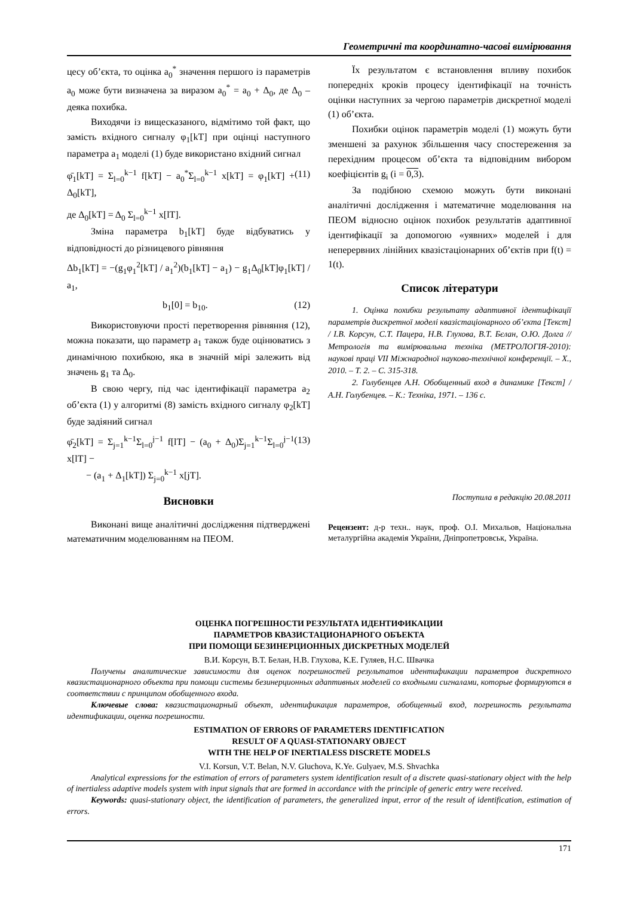Геометричні та координатно-часові вимірювання
цесу об’єкта, то оцінка a<sub>0</sub><sup>*</sup> значення першого із параметрів a<sub>0</sub> може бути визначена за виразом a<sub>0</sub><sup>*</sup> = a<sub>0</sub> + Δ<sub>0</sub>, де Δ<sub>0</sub> – деяка похибка.
Виходячи із вищесказаного, відмітимо той факт, що замість вхідного сигналу φ<sub>1</sub>[kT] при оцінці наступного параметра a<sub>1</sub> моделі (1) буде використано вхідний сигнал
φ̄<sub>1</sub>[kT] = Σ<sub>l=0</sub><sup>k−1</sup> f[kT] − a<sub>0</sub><sup>*</sup>Σ<sub>l=0</sub><sup>k−1</sup> x[kT] = φ<sub>1</sub>[kT] + Δ<sub>0</sub>[kT], (11)
де Δ<sub>0</sub>[kT] = Δ<sub>0</sub> Σ<sub>l=0</sub><sup>k−1</sup> x[lT].
Зміна параметра b<sub>1</sub>[kT] буде відбуватись у відповідності до різницевого рівняння
Δb<sub>1</sub>[kT] = −(g<sub>1</sub>φ<sub>1</sub><sup>2</sup>[kT] / a<sub>1</sub><sup>2</sup>)(b<sub>1</sub>[kT] − a<sub>1</sub>) − g<sub>1</sub>Δ<sub>0</sub>[kT]φ<sub>1</sub>[kT] / a<sub>1</sub>,
b<sub>1</sub>[0] = b<sub>10</sub>. (12)
Використовуючи прості перетворення рівняння (12), можна показати, що параметр a<sub>1</sub> також буде оцінюватись з динамічною похибкою, яка в значній мірі залежить від значень g<sub>1</sub> та Δ<sub>0</sub>.
В свою чергу, під час ідентифікації параметра a<sub>2</sub> об’єкта (1) у алгоритмі (8) замість вхідного сигналу φ<sub>2</sub>[kT] буде задіяний сигнал
φ̄<sub>2</sub>[kT] = Σ<sub>j=1</sub><sup>k−1</sup>Σ<sub>l=0</sub><sup>j−1</sup> f[lT] − (a<sub>0</sub> + Δ<sub>0</sub>)Σ<sub>j=1</sub><sup>k−1</sup>Σ<sub>l=0</sub><sup>j−1</sup> x[lT] −
− (a<sub>1</sub> + Δ<sub>1</sub>[kT]) Σ<sub>j=0</sub><sup>k−1</sup> x[jT]. (13)
Висновки
Виконані вище аналітичні дослідження підтверджені математичним моделюванням на ПЕОМ.
Їх результатом є встановлення впливу похибок попередніх кроків процесу ідентифікації на точність оцінки наступних за чергою параметрів дискретної моделі (1) об’єкта.
Похибки оцінок параметрів моделі (1) можуть бути зменшені за рахунок збільшення часу спостереження за перехідним процесом об’єкта та відповідним вибором коефіцієнтів g<sub>i</sub> (i = 0,3).
За подібною схемою можуть бути виконані аналітичні дослідження і математичне моделювання на ПЕОМ відносно оцінок похибок результатів адаптивної ідентифікації за допомогою «уявних» моделей і для неперервних лінійних квазістаціонарних об’єктів при f(t) = 1(t).
Список літератури
1. Оцінка похибки результату адаптивної ідентифікації параметрів дискретної моделі квазістаціонарного об’єкта [Текст] / І.В. Корсун, С.Т. Пацера, Н.В. Глухова, В.Т. Бєлан, О.Ю. Долга // Метрологія та вимірювальна техніка (МЕТРОЛОГІЯ-2010): наукові праці VII Міжнародної науково-технічної конференції. – Х., 2010. – Т. 2. – С. 315-318.
2. Голубенцев А.Н. Обобщенный вход в динамике [Текст] / А.Н. Голубенцев. – К.: Техніка, 1971. – 136 с.
Поступила в редакцію 20.08.2011
Рецензент: д-р техн.. наук, проф. О.І. Михальов, Національна металургійна академія України, Дніпропетровськ, Україна.
ОЦЕНКА ПОГРЕШНОСТИ РЕЗУЛЬТАТА ИДЕНТИФИКАЦИИ
ПАРАМЕТРОВ КВАЗИСТАЦИОНАРНОГО ОБЪЕКТА
ПРИ ПОМОЩИ БЕЗИНЕРЦИОННЫХ ДИСКРЕТНЫХ МОДЕЛЕЙ
В.И. Корсун, В.Т. Белан, Н.В. Глухова, К.Е. Гуляев, Н.С. Швачка
Получены аналитические зависимости для оценок погрешностей результатов идентификации параметров дискретного квазистационарного объекта при помощи системы безинерционных адаптивных моделей со входными сигналами, которые формируются в соответствии с принципом обобщенного входа.
Ключевые слова: квазистационарный объект, идентификация параметров, обобщенный вход, погрешность результата идентификации, оценка погрешности.
ESTIMATION OF ERRORS OF PARAMETERS IDENTIFICATION
RESULT OF A QUASI-STATIONARY OBJECT
WITH THE HELP OF INERTIALESS DISCRETE MODELS
V.I. Korsun, V.T. Belan, N.V. Gluchova, K.Ye. Gulyaev, M.S. Shvachka
Analytical expressions for the estimation of errors of parameters system identification result of a discrete quasi-stationary object with the help of inertialess adaptive models system with input signals that are formed in accordance with the principle of generic entry were received.
Keywords: quasi-stationary object, the identification of parameters, the generalized input, error of the result of identification, estimation of errors.
171